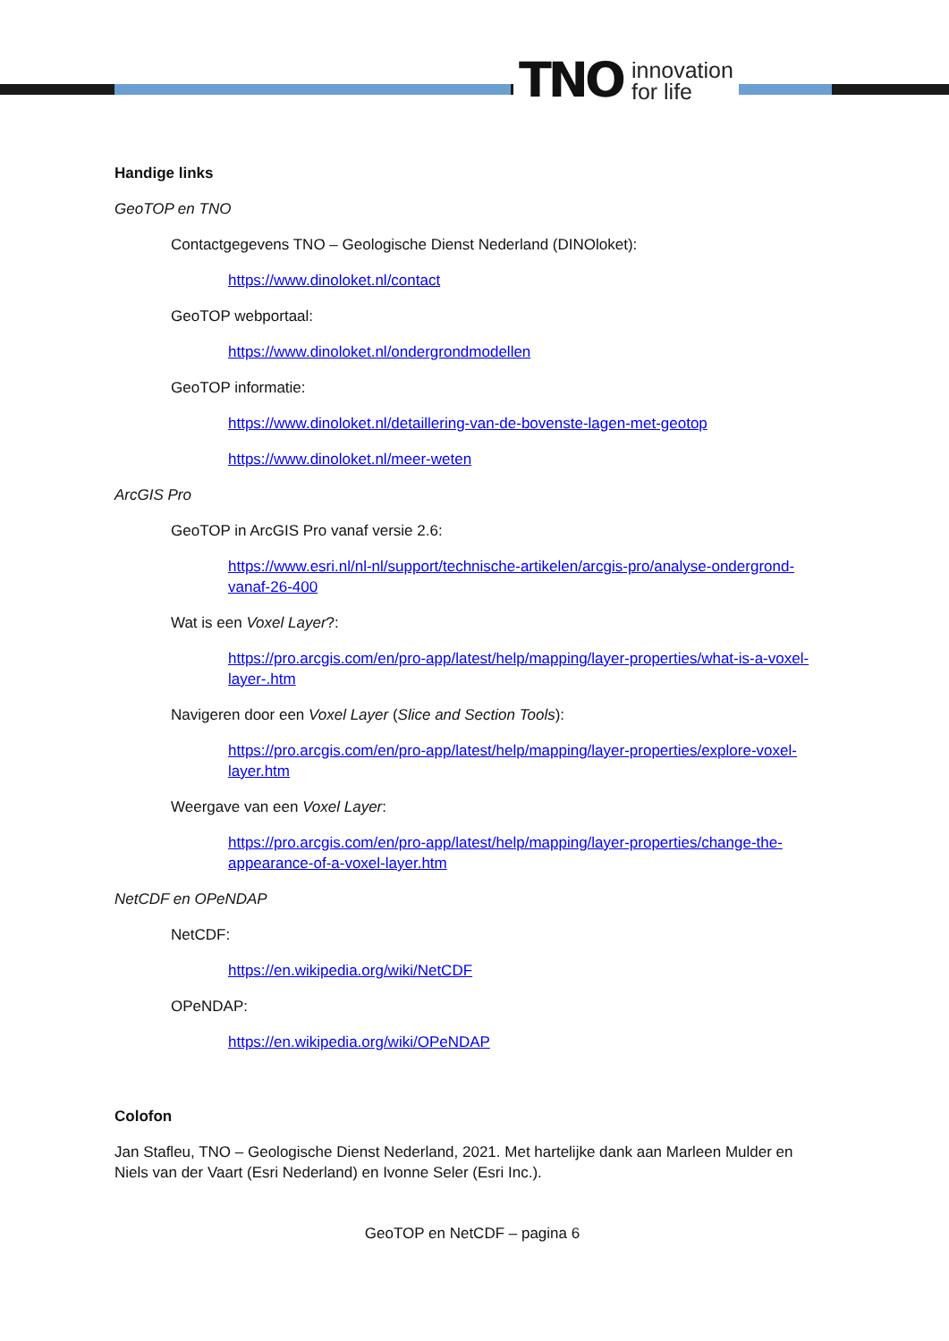TNO innovation
for life
Handige links
GeoTOP en TNO
Contactgegevens TNO – Geologische Dienst Nederland (DINOloket):
https://www.dinoloket.nl/contact
GeoTOP webportaal:
https://www.dinoloket.nl/ondergrondmodellen
GeoTOP informatie:
https://www.dinoloket.nl/detaillering-van-de-bovenste-lagen-met-geotop
https://www.dinoloket.nl/meer-weten
ArcGIS Pro
GeoTOP in ArcGIS Pro vanaf versie 2.6:
https://www.esri.nl/nl-nl/support/technische-artikelen/arcgis-pro/analyse-ondergrond-vanaf-26-400
Wat is een Voxel Layer?:
https://pro.arcgis.com/en/pro-app/latest/help/mapping/layer-properties/what-is-a-voxel-layer-.htm
Navigeren door een Voxel Layer (Slice and Section Tools):
https://pro.arcgis.com/en/pro-app/latest/help/mapping/layer-properties/explore-voxel-layer.htm
Weergave van een Voxel Layer:
https://pro.arcgis.com/en/pro-app/latest/help/mapping/layer-properties/change-the-appearance-of-a-voxel-layer.htm
NetCDF en OPeNDAP
NetCDF:
https://en.wikipedia.org/wiki/NetCDF
OPeNDAP:
https://en.wikipedia.org/wiki/OPeNDAP
Colofon
Jan Stafleu, TNO – Geologische Dienst Nederland, 2021. Met hartelijke dank aan Marleen Mulder en Niels van der Vaart (Esri Nederland) en Ivonne Seler (Esri Inc.).
GeoTOP en NetCDF – pagina 6